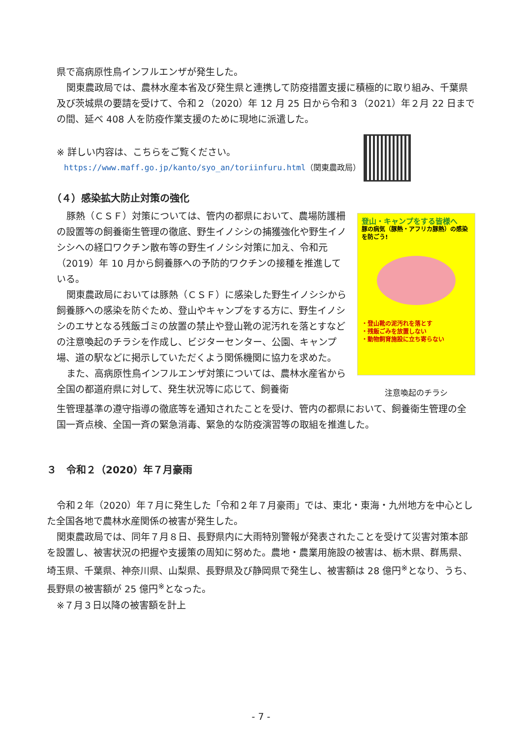県で高病原性鳥インフルエンザが発生した。
関東農政局では、農林水産本省及び発生県と連携して防疫措置支援に積極的に取り組み、千葉県及び茨城県の要請を受けて、令和２（2020）年 12 月 25 日から令和３（2021）年２月 22 日までの間、延べ 408 人を防疫作業支援のために現地に派遣した。
※ 詳しい内容は、こちらをご覧ください。
https://www.maff.go.jp/kanto/syo_an/toriinfuru.html（関東農政局）
（４）感染拡大防止対策の強化
豚熱（ＣＳＦ）対策については、管内の都県において、農場防護柵の設置等の飼養衛生管理の徹底、野生イノシシの捕獲強化や野生イノシシへの経口ワクチン散布等の野生イノシシ対策に加え、令和元（2019）年 10 月から飼養豚への予防的ワクチンの接種を推進している。
関東農政局においては豚熱（ＣＳＦ）に感染した野生イノシシから飼養豚への感染を防ぐため、登山やキャンプをする方に、野生イノシシのエサとなる残飯ゴミの放置の禁止や登山靴の泥汚れを落とすなどの注意喚起のチラシを作成し、ビジターセンター、公園、キャンプ場、道の駅などに掲示していただくよう関係機関に協力を求めた。
また、高病原性鳥インフルエンザ対策については、農林水産省から全国の都道府県に対して、発生状況等に応じて、飼養衛
登山・キャンプをする皆様へ
豚の病気（豚熱・アフリカ豚熱）の感染を防ごう!
・登山靴の泥汚れを落とす
・残飯ごみを放置しない
・動物飼育施設に立ち寄らない
注意喚起のチラシ
生管理基準の遵守指導の徹底等を通知されたことを受け、管内の都県において、飼養衛生管理の全国一斉点検、全国一斉の緊急消毒、緊急的な防疫演習等の取組を推進した。
３　令和２（2020）年７月豪雨
令和２年（2020）年７月に発生した「令和２年７月豪雨」では、東北・東海・九州地方を中心とした全国各地で農林水産関係の被害が発生した。
関東農政局では、同年７月８日、長野県内に大雨特別警報が発表されたことを受けて災害対策本部を設置し、被害状況の把握や支援策の周知に努めた。農地・農業用施設の被害は、栃木県、群馬県、埼玉県、千葉県、神奈川県、山梨県、長野県及び静岡県で発生し、被害額は 28 億円<sup>※</sup>となり、うち、長野県の被害額が 25 億円<sup>※</sup>となった。
※７月３日以降の被害額を計上
- 7 -